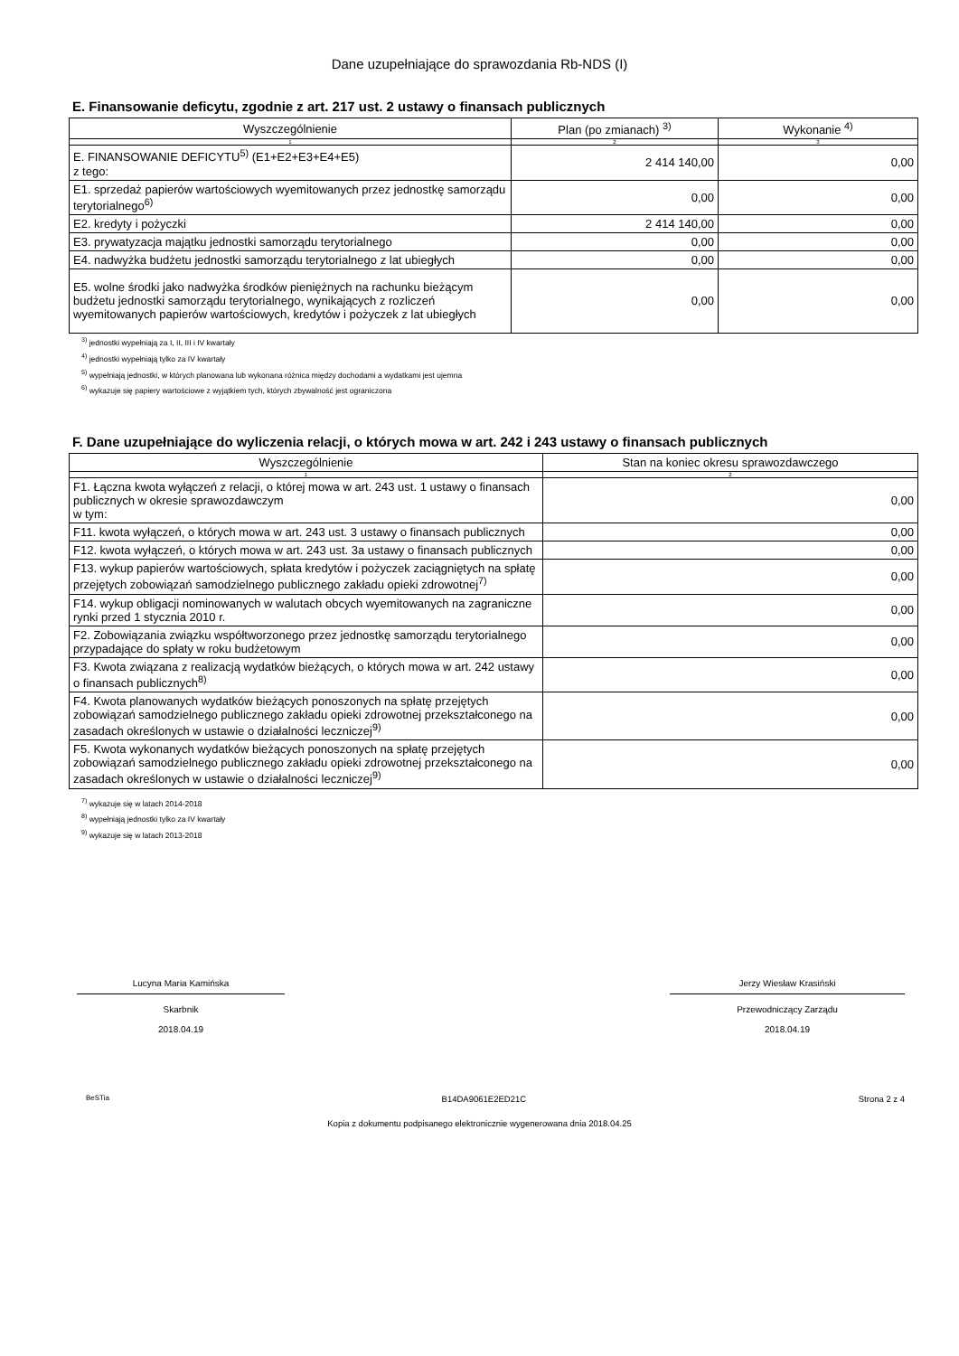Dane uzupełniające do sprawozdania Rb-NDS (I)
E. Finansowanie deficytu, zgodnie z art. 217 ust. 2 ustawy o finansach publicznych
| Wyszczególnienie | Plan (po zmianach) <sup>3)</sup> | Wykonanie <sup>4)</sup> |
| --- | --- | --- |
| 1 | 2 | 3 |
| E. FINANSOWANIE DEFICYTU<sup>5)</sup> (E1+E2+E3+E4+E5) z tego: | 2 414 140,00 | 0,00 |
| E1. sprzedaż papierów wartościowych wyemitowanych przez jednostkę samorządu terytorialnego<sup>6)</sup> | 0,00 | 0,00 |
| E2. kredyty i pożyczki | 2 414 140,00 | 0,00 |
| E3. prywatyzacja majątku jednostki samorządu terytorialnego | 0,00 | 0,00 |
| E4. nadwyżka budżetu jednostki samorządu terytorialnego z lat ubiegłych | 0,00 | 0,00 |
| E5. wolne środki jako nadwyżka środków pieniężnych na rachunku bieżącym budżetu jednostki samorządu terytorialnego, wynikających z rozliczeń wyemitowanych papierów wartościowych, kredytów i pożyczek z lat ubiegłych | 0,00 | 0,00 |
<sup>3)</sup> jednostki wypełniają za I, II, III i IV kwartały
<sup>4)</sup> jednostki wypełniają tylko za IV kwartały
<sup>5)</sup> wypełniają jednostki, w których planowana lub wykonana różnica między dochodami a wydatkami jest ujemna
<sup>6)</sup> wykazuje się papiery wartościowe z wyjątkiem tych, których zbywalność jest ograniczona
F. Dane uzupełniające do wyliczenia relacji, o których mowa w art. 242 i 243 ustawy o finansach publicznych
| Wyszczególnienie | Stan na koniec okresu sprawozdawczego |
| --- | --- |
| 1 | 2 |
| F1. Łączna kwota wyłączeń z relacji, o której mowa w art. 243 ust. 1 ustawy o finansach publicznych w okresie sprawozdawczym w tym: | 0,00 |
| F11. kwota wyłączeń, o których mowa w art. 243 ust. 3 ustawy o finansach publicznych | 0,00 |
| F12. kwota wyłączeń, o których mowa w art. 243 ust. 3a ustawy o finansach publicznych | 0,00 |
| F13. wykup papierów wartościowych, spłata kredytów i pożyczek zaciągniętych na spłatę przejętych zobowiązań samodzielnego publicznego zakładu opieki zdrowotnej<sup>7)</sup> | 0,00 |
| F14. wykup obligacji nominowanych w walutach obcych wyemitowanych na zagraniczne rynki przed 1 stycznia 2010 r. | 0,00 |
| F2. Zobowiązania związku współtworzonego przez jednostkę samorządu terytorialnego przypadające do spłaty w roku budżetowym | 0,00 |
| F3. Kwota związana z realizacją wydatków bieżących, o których mowa w art. 242 ustawy o finansach publicznych<sup>8)</sup> | 0,00 |
| F4. Kwota planowanych wydatków bieżących ponoszonych na spłatę przejętych zobowiązań samodzielnego publicznego zakładu opieki zdrowotnej przekształconego na zasadach określonych w ustawie o działalności leczniczej<sup>9)</sup> | 0,00 |
| F5. Kwota wykonanych wydatków bieżących ponoszonych na spłatę przejętych zobowiązań samodzielnego publicznego zakładu opieki zdrowotnej przekształconego na zasadach określonych w ustawie o działalności leczniczej<sup>9)</sup> | 0,00 |
<sup>7)</sup> wykazuje się w latach 2014-2018
<sup>8)</sup> wypełniają jednostki tylko za IV kwartały
<sup>9)</sup> wykazuje się w latach 2013-2018
Lucyna Maria Kamińska
Skarbnik
2018.04.19
Jerzy Wiesław Krasiński
Przewodniczący Zarządu
2018.04.19
BeSTia B14DA9061E2ED21C Strona 2 z 4
Kopia z dokumentu podpisanego elektronicznie wygenerowana dnia 2018.04.25